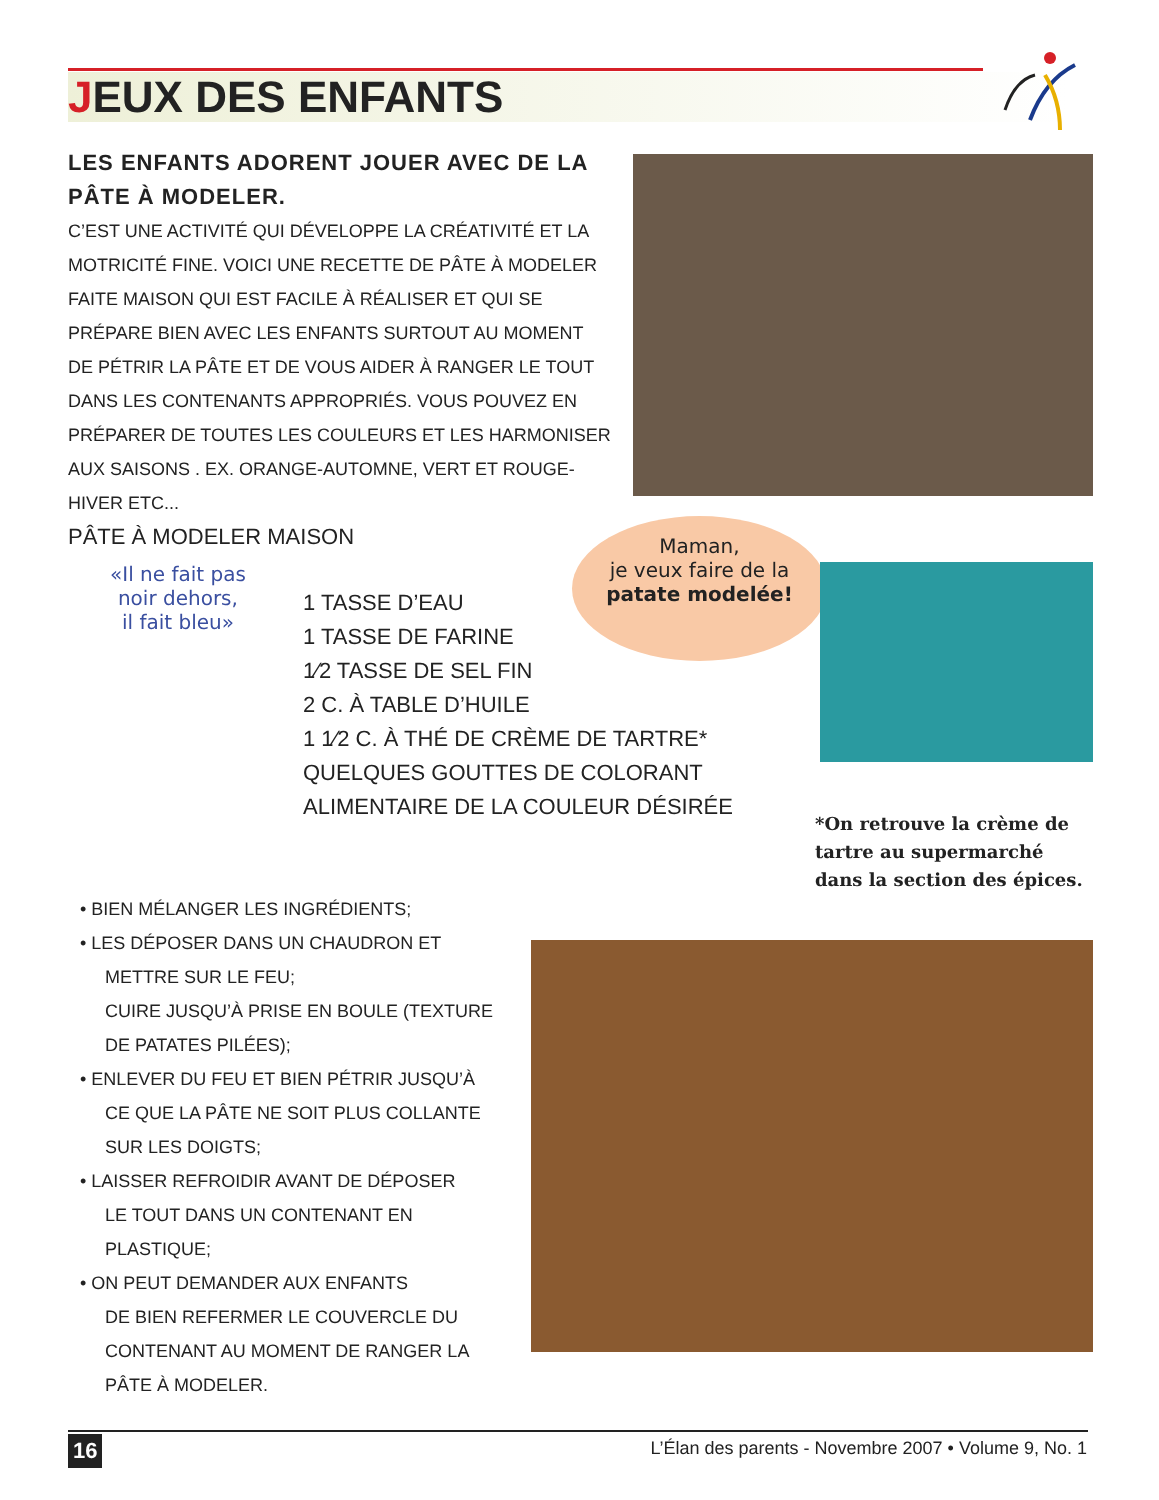JEUX DES ENFANTS
LES ENFANTS ADORENT JOUER AVEC DE LA PÂTE À MODELER.
C’EST UNE ACTIVITÉ QUI DÉVELOPPE LA CRÉATIVITÉ ET LA MOTRICITÉ FINE. VOICI UNE RECETTE DE PÂTE À MODELER FAITE MAISON QUI EST FACILE À RÉALISER ET QUI SE PRÉPARE BIEN AVEC LES ENFANTS SURTOUT AU MOMENT DE PÉTRIR LA PÂTE ET DE VOUS AIDER À RANGER LE TOUT DANS LES CONTENANTS APPROPRIÉS. VOUS POUVEZ EN PRÉPARER DE TOUTES LES COULEURS ET LES HARMONISER AUX SAISONS . EX. ORANGE-AUTOMNE, VERT ET ROUGE-HIVER ETC...
PÂTE À MODELER MAISON
«Il ne fait pas
noir dehors,
il fait bleu»
1 TASSE D’EAU
1 TASSE DE FARINE
1⁄2 TASSE DE SEL FIN
2 C. À TABLE D’HUILE
1 1⁄2 C. À THÉ DE CRÈME DE TARTRE*
QUELQUES GOUTTES DE COLORANT
ALIMENTAIRE DE LA COULEUR DÉSIRÉE
Maman,
je veux faire de la
patate modelée!
*On retrouve la crème de tartre au supermarché dans la section des épices.
• BIEN MÉLANGER LES INGRÉDIENTS;
• LES DÉPOSER DANS UN CHAUDRON ET
METTRE SUR LE FEU;
CUIRE JUSQU’À PRISE EN BOULE (TEXTURE DE PATATES PILÉES);
• ENLEVER DU FEU ET BIEN PÉTRIR JUSQU’À
CE QUE LA PÂTE NE SOIT PLUS COLLANTE SUR LES DOIGTS;
• LAISSER REFROIDIR AVANT DE DÉPOSER
LE TOUT DANS UN CONTENANT EN PLASTIQUE;
• ON PEUT DEMANDER AUX ENFANTS
DE BIEN REFERMER LE COUVERCLE DU CONTENANT AU MOMENT DE RANGER LA PÂTE À MODELER.
16
L’Élan des parents - Novembre 2007 • Volume 9, No. 1